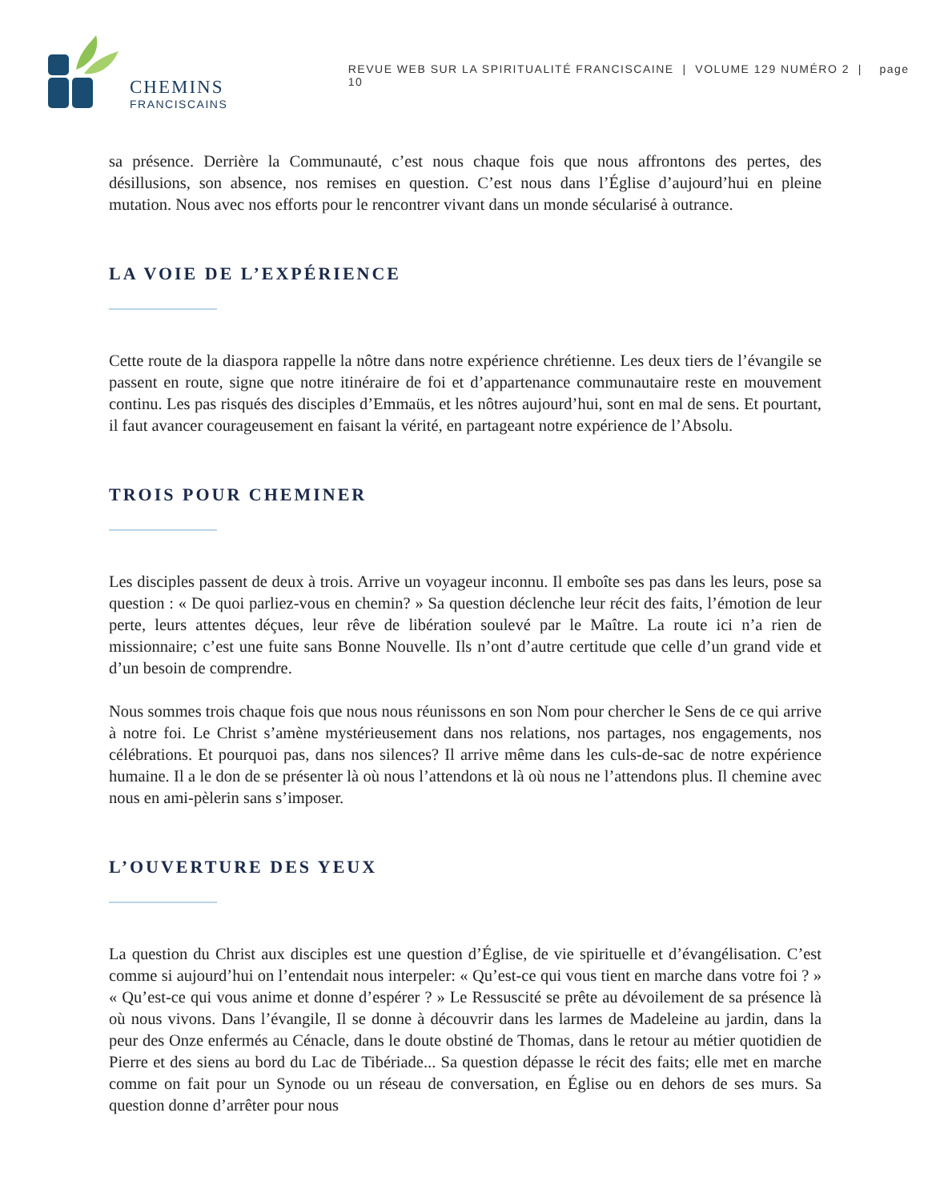CHEMINS
FRANCISCAINS
REVUE WEB SUR LA SPIRITUALITÉ FRANCISCAINE | VOLUME 129 NUMÉRO 2 | page 10
sa présence. Derrière la Communauté, c’est nous chaque fois que nous affrontons des pertes, des désillusions, son absence, nos remises en question. C’est nous dans l’Église d’aujourd’hui en pleine mutation. Nous avec nos efforts pour le rencontrer vivant dans un monde sécularisé à outrance.
LA VOIE DE L’EXPÉRIENCE
Cette route de la diaspora rappelle la nôtre dans notre expérience chrétienne. Les deux tiers de l’évangile se passent en route, signe que notre itinéraire de foi et d’appartenance communautaire reste en mouvement continu. Les pas risqués des disciples d’Emmaüs, et les nôtres aujourd’hui, sont en mal de sens. Et pourtant, il faut avancer courageusement en faisant la vérité, en partageant notre expérience de l’Absolu.
TROIS POUR CHEMINER
Les disciples passent de deux à trois. Arrive un voyageur inconnu. Il emboîte ses pas dans les leurs, pose sa question : « De quoi parliez-vous en chemin? » Sa question déclenche leur récit des faits, l’émotion de leur perte, leurs attentes déçues, leur rêve de libération soulevé par le Maître. La route ici n’a rien de missionnaire; c’est une fuite sans Bonne Nouvelle. Ils n’ont d’autre certitude que celle d’un grand vide et d’un besoin de comprendre.
Nous sommes trois chaque fois que nous nous réunissons en son Nom pour chercher le Sens de ce qui arrive à notre foi. Le Christ s’amène mystérieusement dans nos relations, nos partages, nos engagements, nos célébrations. Et pourquoi pas, dans nos silences? Il arrive même dans les culs-de-sac de notre expérience humaine. Il a le don de se présenter là où nous l’attendons et là où nous ne l’attendons plus. Il chemine avec nous en ami-pèlerin sans s’imposer.
L’OUVERTURE DES YEUX
La question du Christ aux disciples est une question d’Église, de vie spirituelle et d’évangélisation. C’est comme si aujourd’hui on l’entendait nous interpeler: « Qu’est-ce qui vous tient en marche dans votre foi ? » « Qu’est-ce qui vous anime et donne d’espérer ? » Le Ressuscité se prête au dévoilement de sa présence là où nous vivons. Dans l’évangile, Il se donne à découvrir dans les larmes de Madeleine au jardin, dans la peur des Onze enfermés au Cénacle, dans le doute obstiné de Thomas, dans le retour au métier quotidien de Pierre et des siens au bord du Lac de Tibériade... Sa question dépasse le récit des faits; elle met en marche comme on fait pour un Synode ou un réseau de conversation, en Église ou en dehors de ses murs. Sa question donne d’arrêter pour nous